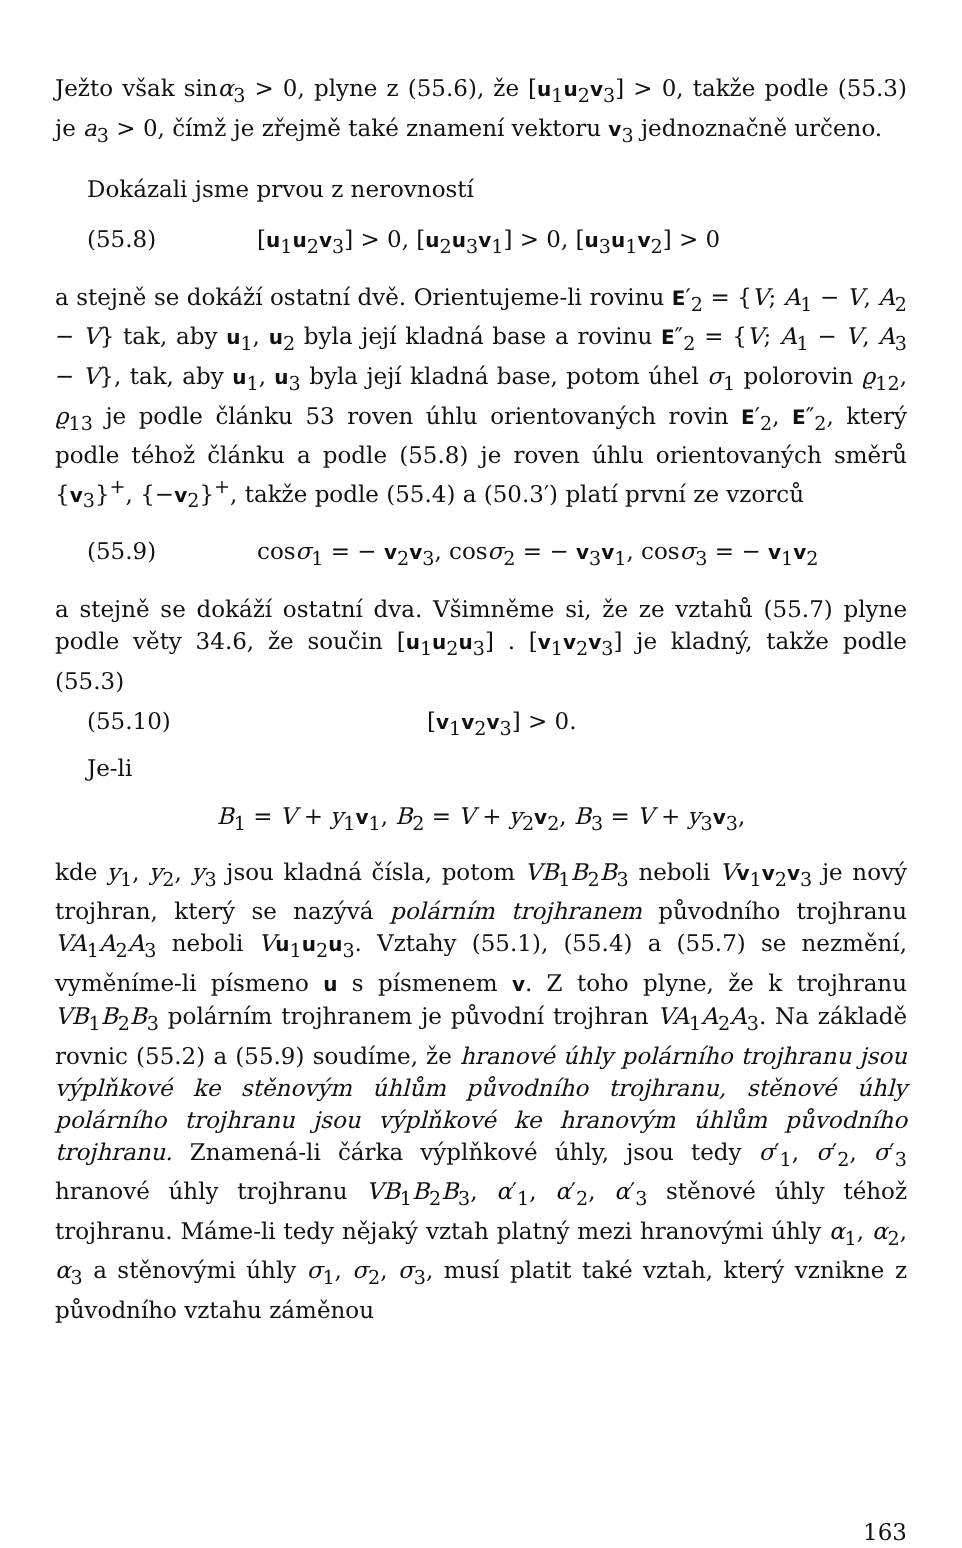Ježto však sinα<sub>3</sub> > 0, plyne z (55.6), že [u<sub>1</sub>u<sub>2</sub>v<sub>3</sub>] > 0, takže podle (55.3) je a<sub>3</sub> > 0, čímž je zřejmě také znamení vektoru v<sub>3</sub> jednoznačně určeno.
Dokázali jsme prvou z nerovností
(55.8) [u<sub>1</sub>u<sub>2</sub>v<sub>3</sub>] > 0, [u<sub>2</sub>u<sub>3</sub>v<sub>1</sub>] > 0, [u<sub>3</sub>u<sub>1</sub>v<sub>2</sub>] > 0
a stejně se dokáží ostatní dvě. Orientujeme-li rovinu E′<sub>2</sub> = {V; A<sub>1</sub> − V, A<sub>2</sub> − V} tak, aby u<sub>1</sub>, u<sub>2</sub> byla její kladná base a rovinu E″<sub>2</sub> = {V; A<sub>1</sub> − V, A<sub>3</sub> − V}, tak, aby u<sub>1</sub>, u<sub>3</sub> byla její kladná base, potom úhel σ<sub>1</sub> polorovin ϱ<sub>12</sub>, ϱ<sub>13</sub> je podle článku 53 roven úhlu orientovaných rovin E′<sub>2</sub>, E″<sub>2</sub>, který podle téhož článku a podle (55.8) je roven úhlu orientovaných směrů {v<sub>3</sub>}<sup>+</sup>, {−v<sub>2</sub>}<sup>+</sup>, takže podle (55.4) a (50.3′) platí první ze vzorců
(55.9) cosσ<sub>1</sub> = − v<sub>2</sub>v<sub>3</sub>, cosσ<sub>2</sub> = − v<sub>3</sub>v<sub>1</sub>, cosσ<sub>3</sub> = − v<sub>1</sub>v<sub>2</sub>
a stejně se dokáží ostatní dva. Všimněme si, že ze vztahů (55.7) plyne podle věty 34.6, že součin [u<sub>1</sub>u<sub>2</sub>u<sub>3</sub>] . [v<sub>1</sub>v<sub>2</sub>v<sub>3</sub>] je kladný, takže podle (55.3)
(55.10) [v<sub>1</sub>v<sub>2</sub>v<sub>3</sub>] > 0.
Je-li
B<sub>1</sub> = V + y<sub>1</sub>v<sub>1</sub>, B<sub>2</sub> = V + y<sub>2</sub>v<sub>2</sub>, B<sub>3</sub> = V + y<sub>3</sub>v<sub>3</sub>,
kde y<sub>1</sub>, y<sub>2</sub>, y<sub>3</sub> jsou kladná čísla, potom VB<sub>1</sub>B<sub>2</sub>B<sub>3</sub> neboli Vv<sub>1</sub>v<sub>2</sub>v<sub>3</sub> je nový trojhran, který se nazývá polárním trojhranem původního trojhranu VA<sub>1</sub>A<sub>2</sub>A<sub>3</sub> neboli Vu<sub>1</sub>u<sub>2</sub>u<sub>3</sub>. Vztahy (55.1), (55.4) a (55.7) se nezmění, vyměníme-li písmeno u s písmenem v. Z toho plyne, že k trojhranu VB<sub>1</sub>B<sub>2</sub>B<sub>3</sub> polárním trojhranem je původní trojhran VA<sub>1</sub>A<sub>2</sub>A<sub>3</sub>. Na základě rovnic (55.2) a (55.9) soudíme, že hranové úhly polárního trojhranu jsou výplňkové ke stěnovým úhlům původního trojhranu, stěnové úhly polárního trojhranu jsou výplňkové ke hranovým úhlům původního trojhranu. Znamená-li čárka výplňkové úhly, jsou tedy σ′<sub>1</sub>, σ′<sub>2</sub>, σ′<sub>3</sub> hranové úhly trojhranu VB<sub>1</sub>B<sub>2</sub>B<sub>3</sub>, α′<sub>1</sub>, α′<sub>2</sub>, α′<sub>3</sub> stěnové úhly téhož trojhranu. Máme-li tedy nějaký vztah platný mezi hranovými úhly α<sub>1</sub>, α<sub>2</sub>, α<sub>3</sub> a stěnovými úhly σ<sub>1</sub>, σ<sub>2</sub>, σ<sub>3</sub>, musí platit také vztah, který vznikne z původního vztahu záměnou
163